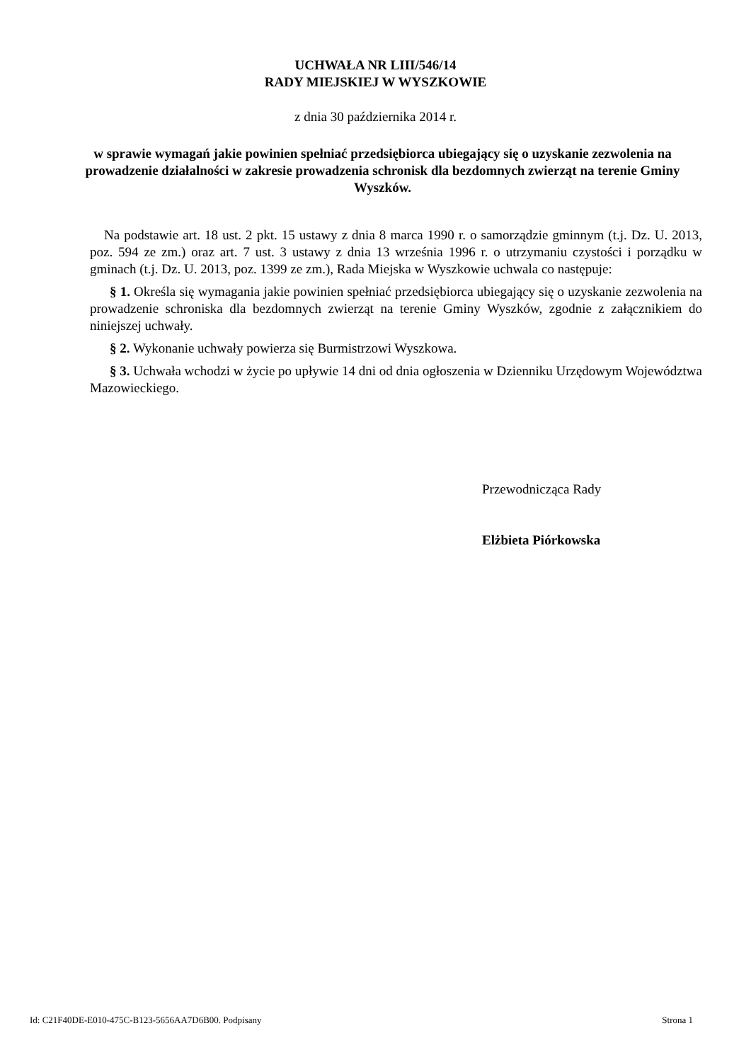UCHWAŁA NR LIII/546/14
RADY MIEJSKIEJ W WYSZKOWIE
z dnia 30 października 2014 r.
w sprawie wymagań jakie powinien spełniać przedsiębiorca ubiegający się o uzyskanie zezwolenia na prowadzenie działalności w zakresie prowadzenia schronisk dla bezdomnych zwierząt na terenie Gminy Wyszków.
Na podstawie art. 18 ust. 2 pkt. 15 ustawy z dnia 8 marca 1990 r. o samorządzie gminnym (t.j. Dz. U. 2013, poz. 594 ze zm.) oraz art. 7 ust. 3 ustawy z dnia 13 września 1996 r. o utrzymaniu czystości i porządku w gminach (t.j. Dz. U. 2013, poz. 1399 ze zm.), Rada Miejska w Wyszkowie uchwala co następuje:
§ 1. Określa się wymagania jakie powinien spełniać przedsiębiorca ubiegający się o uzyskanie zezwolenia na prowadzenie schroniska dla bezdomnych zwierząt na terenie Gminy Wyszków, zgodnie z załącznikiem do niniejszej uchwały.
§ 2. Wykonanie uchwały powierza się Burmistrzowi Wyszkowa.
§ 3. Uchwała wchodzi w życie po upływie 14 dni od dnia ogłoszenia w Dzienniku Urzędowym Województwa Mazowieckiego.
Przewodnicząca Rady
Elżbieta Piórkowska
Id: C21F40DE-E010-475C-B123-5656AA7D6B00. Podpisany Strona 1